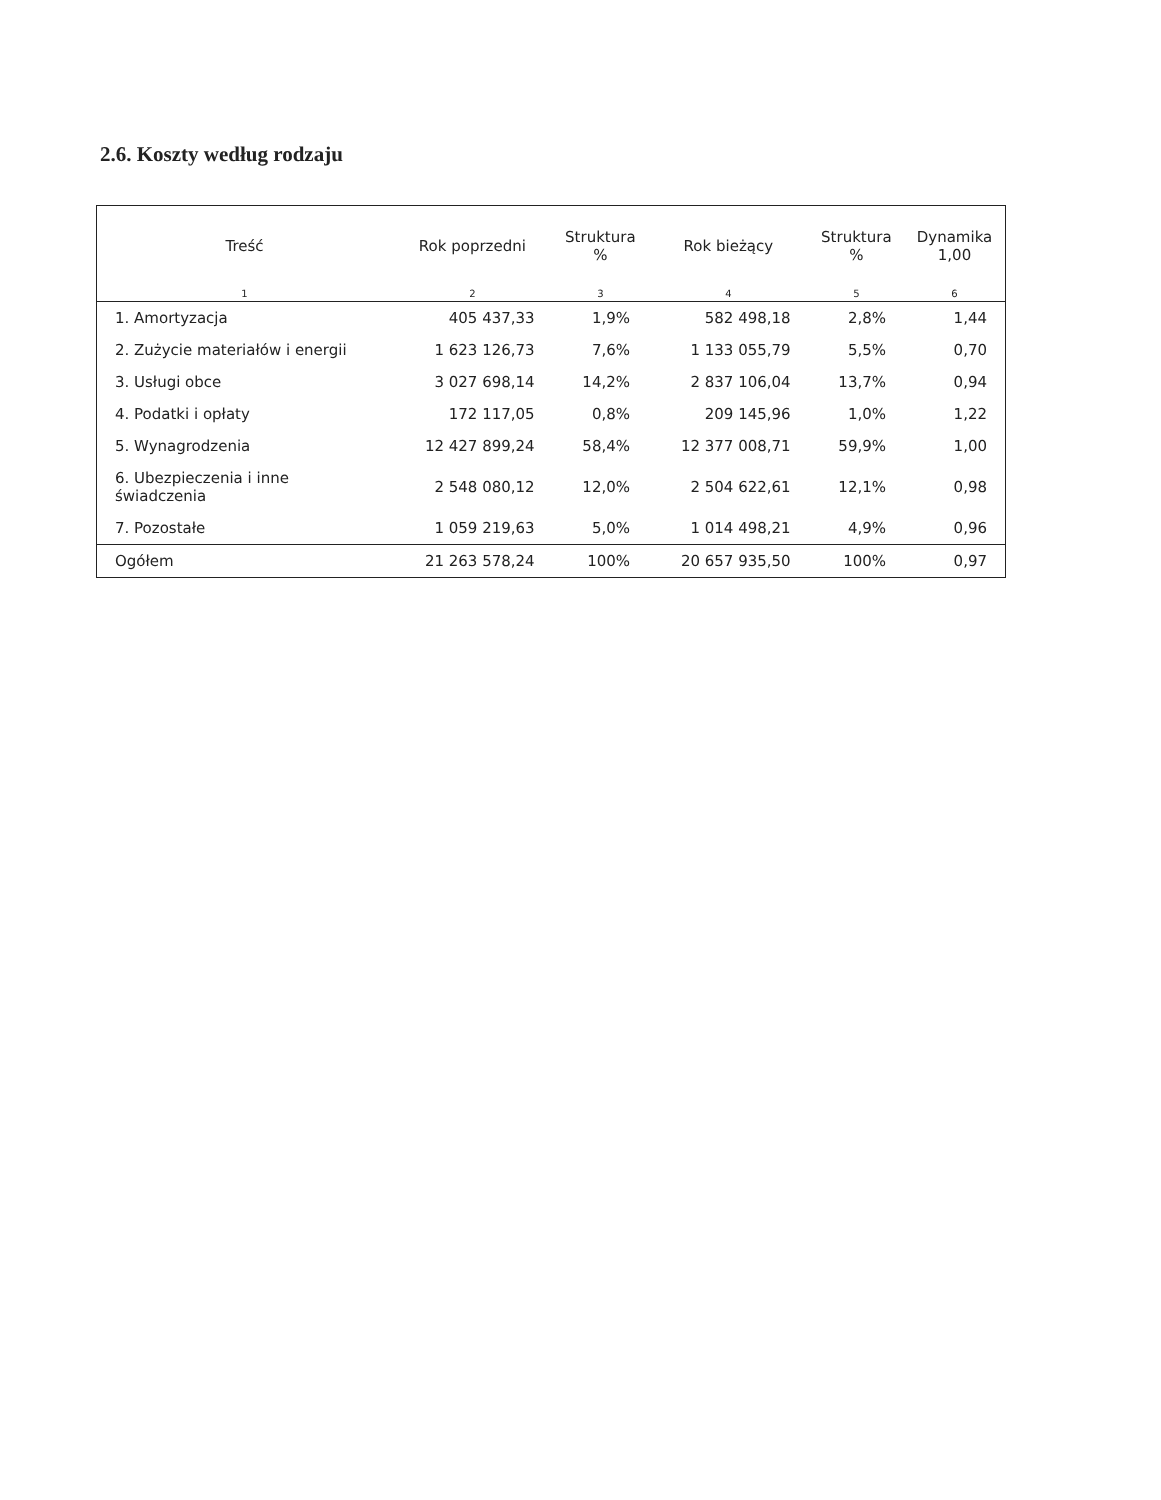2.6. Koszty według rodzaju
| Treść | Rok poprzedni | Struktura % | Rok bieżący | Struktura % | Dynamika 1,00 |
| --- | --- | --- | --- | --- | --- |
| 1 | 2 | 3 | 4 | 5 | 6 |
| 1. Amortyzacja | 405 437,33 | 1,9% | 582 498,18 | 2,8% | 1,44 |
| 2. Zużycie materiałów i energii | 1 623 126,73 | 7,6% | 1 133 055,79 | 5,5% | 0,70 |
| 3. Usługi obce | 3 027 698,14 | 14,2% | 2 837 106,04 | 13,7% | 0,94 |
| 4. Podatki i opłaty | 172 117,05 | 0,8% | 209 145,96 | 1,0% | 1,22 |
| 5. Wynagrodzenia | 12 427 899,24 | 58,4% | 12 377 008,71 | 59,9% | 1,00 |
| 6. Ubezpieczenia i inne świadczenia | 2 548 080,12 | 12,0% | 2 504 622,61 | 12,1% | 0,98 |
| 7. Pozostałe | 1 059 219,63 | 5,0% | 1 014 498,21 | 4,9% | 0,96 |
| Ogółem | 21 263 578,24 | 100% | 20 657 935,50 | 100% | 0,97 |